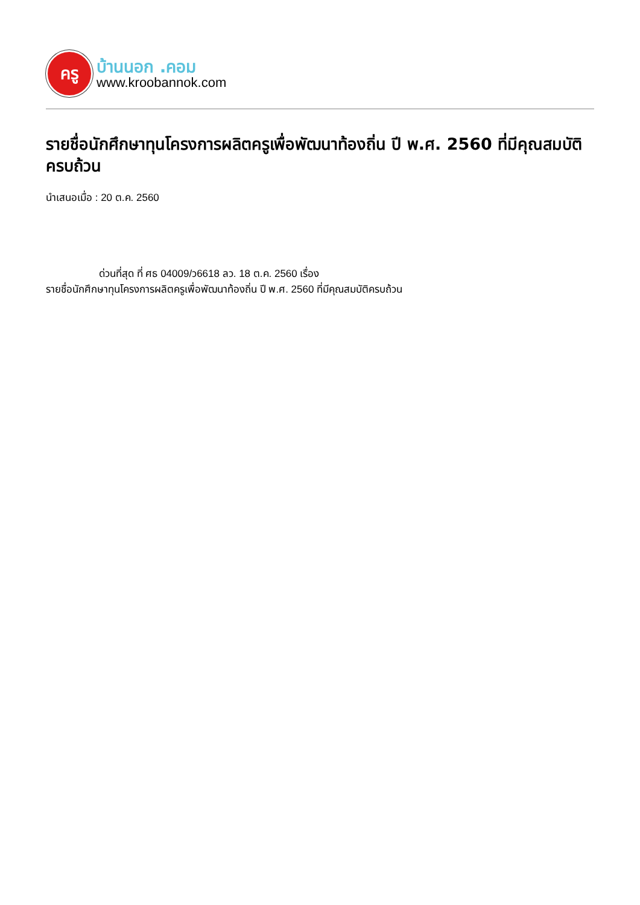ครู
บ้านนอก .คอม
www.kroobannok.com
รายชื่อนักศึกษาทุนโครงการผลิตครูเพื่อพัฒนาท้องถิ่น ปี พ.ศ. 2560 ที่มีคุณสมบัติครบถ้วน
นำเสนอเมื่อ : 20 ต.ค. 2560
ด่วนที่สุด ที่ ศธ 04009/ว6618 ลว. 18 ต.ค. 2560 เรื่อง
รายชื่อนักศึกษาทุนโครงการผลิตครูเพื่อพัฒนาท้องถิ่น ปี พ.ศ. 2560 ที่มีคุณสมบัติครบถ้วน